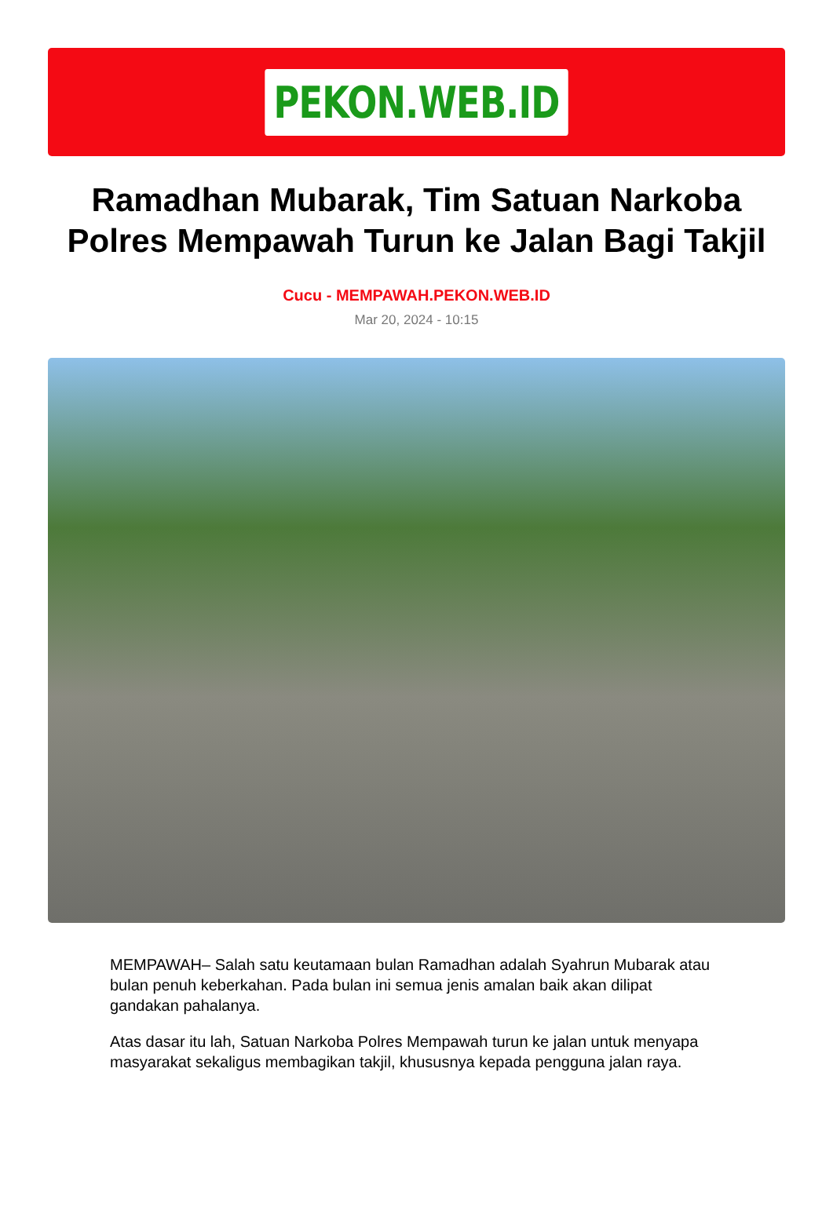PEKON.WEB.ID
Ramadhan Mubarak, Tim Satuan Narkoba Polres Mempawah Turun ke Jalan Bagi Takjil
Cucu - MEMPAWAH.PEKON.WEB.ID
Mar 20, 2024 - 10:15
MEMPAWAH– Salah satu keutamaan bulan Ramadhan adalah Syahrun Mubarak atau bulan penuh keberkahan. Pada bulan ini semua jenis amalan baik akan dilipat gandakan pahalanya.
Atas dasar itu lah, Satuan Narkoba Polres Mempawah turun ke jalan untuk menyapa masyarakat sekaligus membagikan takjil, khususnya kepada pengguna jalan raya.